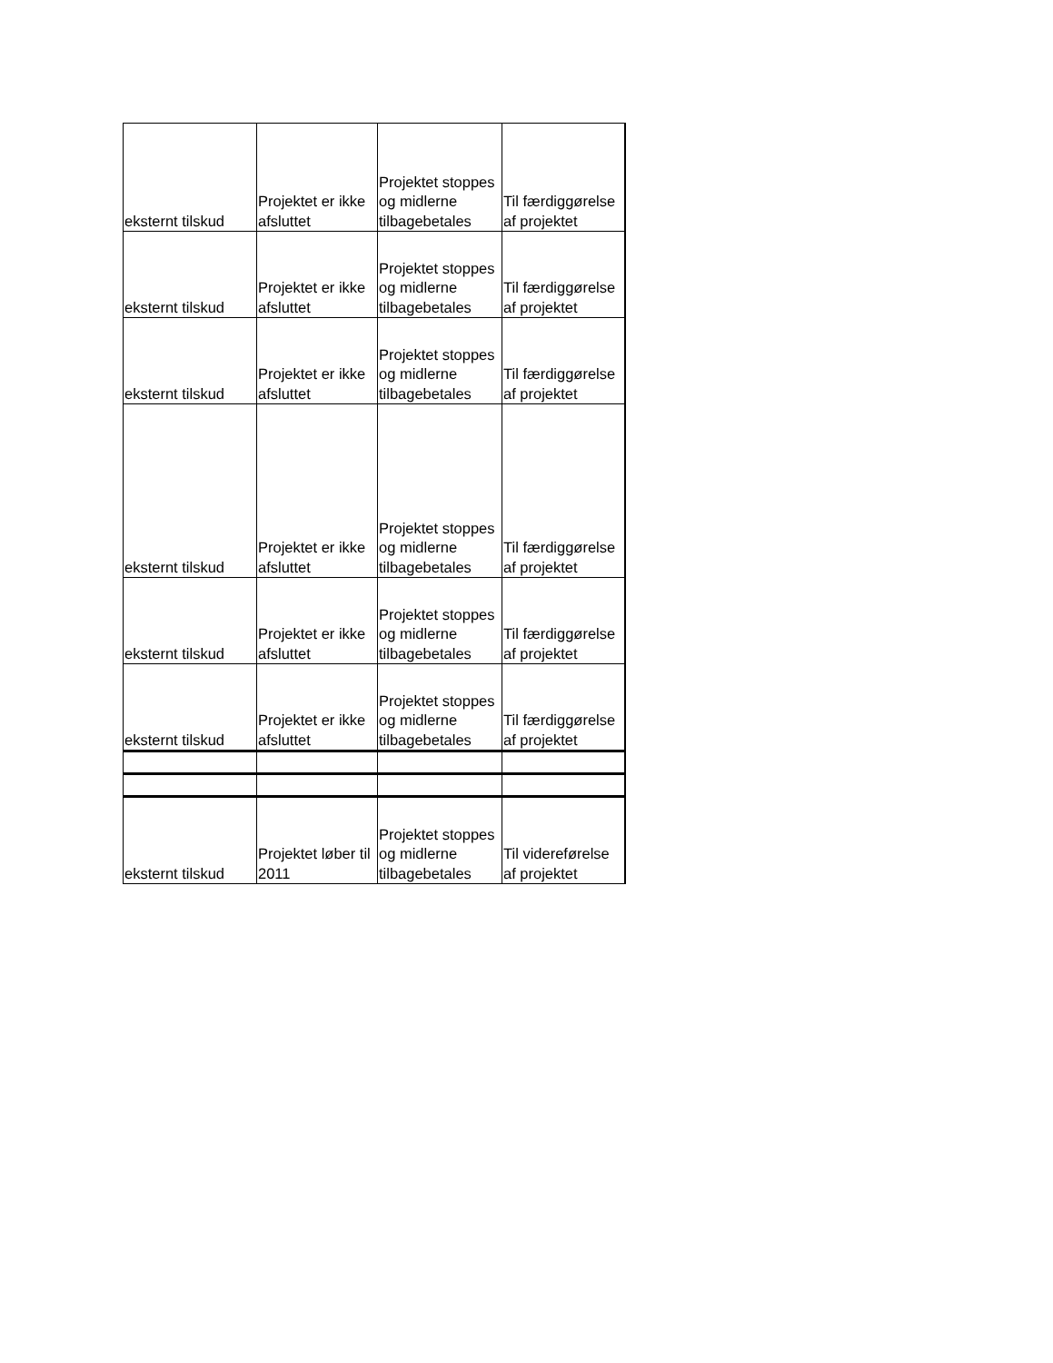| eksternt tilskud | Projektet er ikke afsluttet | Projektet stoppes og midlerne tilbagebetales | Til færdiggørelse af projektet |
| eksternt tilskud | Projektet er ikke afsluttet | Projektet stoppes og midlerne tilbagebetales | Til færdiggørelse af projektet |
| eksternt tilskud | Projektet er ikke afsluttet | Projektet stoppes og midlerne tilbagebetales | Til færdiggørelse af projektet |
| eksternt tilskud | Projektet er ikke afsluttet | Projektet stoppes og midlerne tilbagebetales | Til færdiggørelse af projektet |
| eksternt tilskud | Projektet er ikke afsluttet | Projektet stoppes og midlerne tilbagebetales | Til færdiggørelse af projektet |
| eksternt tilskud | Projektet er ikke afsluttet | Projektet stoppes og midlerne tilbagebetales | Til færdiggørelse af projektet |
| eksternt tilskud | Projektet løber til 2011 | Projektet stoppes og midlerne tilbagebetales | Til videreførelse af projektet |